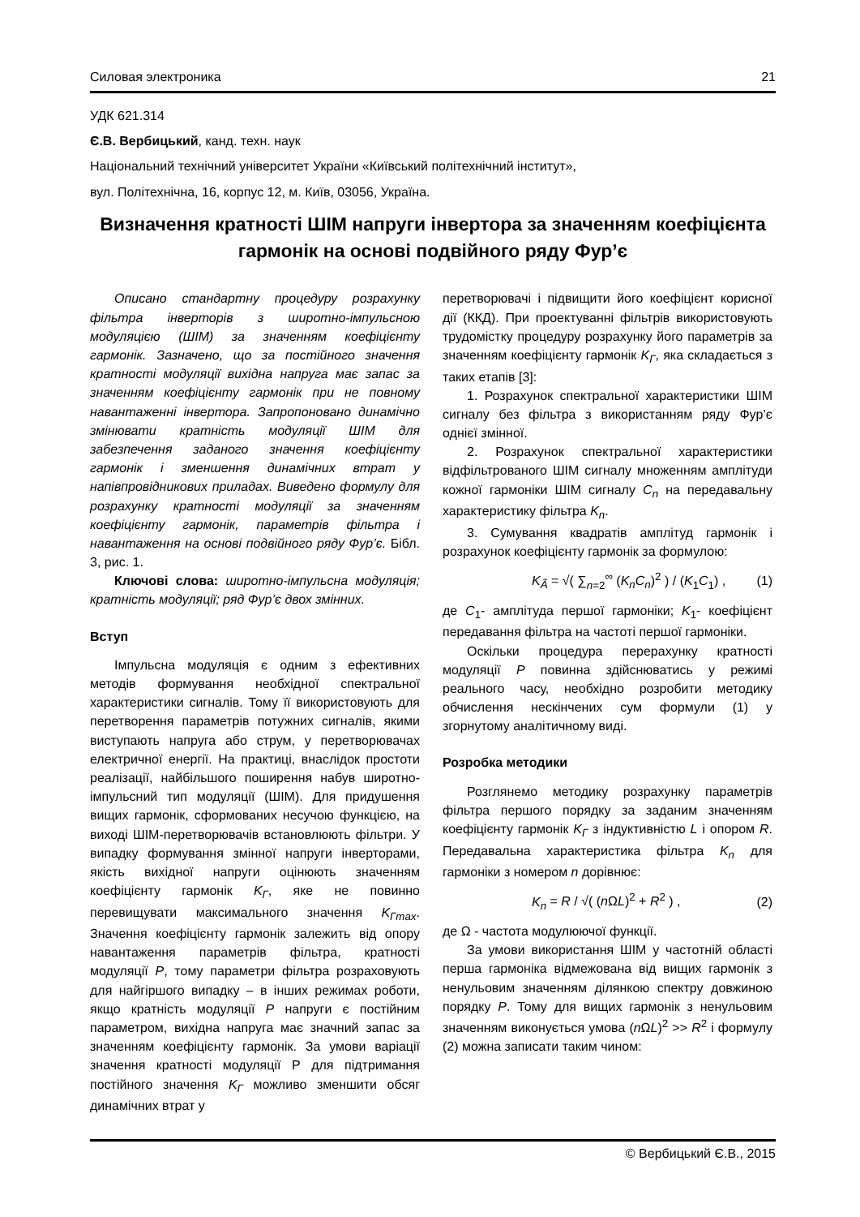Силовая электроника 21
УДК 621.314
Є.В. Вербицький, канд. техн. наук
Національний технічний університет України «Київський політехнічний інститут»,
вул. Політехнічна, 16, корпус 12, м. Київ, 03056, Україна.
Визначення кратності ШІМ напруги інвертора за значенням коефіцієнта гармонік на основі подвійного ряду Фур’є
Описано стандартну процедуру розрахунку фільтра інверторів з широтно-імпульсною модуляцією (ШІМ) за значенням коефіцієнту гармонік. Зазначено, що за постійного значення кратності модуляції вихідна напруга має запас за значенням коефіцієнту гармонік при не повному навантаженні інвертора. Запропоновано динамічно змінювати кратність модуляції ШІМ для забезпечення заданого значення коефіцієнту гармонік і зменшення динамічних втрат у напівпровідникових приладах. Виведено формулу для розрахунку кратності модуляції за значенням коефіцієнту гармонік, параметрів фільтра і навантаження на основі подвійного ряду Фур’є. Бібл. 3, рис. 1.
Ключові слова: широтно-імпульсна модуляція; кратність модуляції; ряд Фур’є двох змінних.
Вступ
Імпульсна модуляція є одним з ефективних методів формування необхідної спектральної характеристики сигналів. Тому її використовують для перетворення параметрів потужних сигналів, якими виступають напруга або струм, у перетворювачах електричної енергії. На практиці, внаслідок простоти реалізації, найбільшого поширення набув широтно-імпульсний тип модуляції (ШІМ). Для придушення вищих гармонік, сформованих несучою функцією, на виході ШІМ-перетворювачів встановлюють фільтри. У випадку формування змінної напруги інверторами, якість вихідної напруги оцінюють значенням коефіцієнту гармонік K<sub>Г</sub>, яке не повинно перевищувати максимального значення K<sub>Гmax</sub>. Значення коефіцієнту гармонік залежить від опору навантаження параметрів фільтра, кратності модуляції P, тому параметри фільтра розраховують для найгіршого випадку – в інших режимах роботи, якщо кратність модуляції P напруги є постійним параметром, вихідна напруга має значний запас за значенням коефіцієнту гармонік. За умови варіації значення кратності модуляції Р для підтримання постійного значення K<sub>Г</sub> можливо зменшити обсяг динамічних втрат у
перетворювачі і підвищити його коефіцієнт корисної дії (ККД). При проектуванні фільтрів використовують трудомістку процедуру розрахунку його параметрів за значенням коефіцієнту гармонік K<sub>Г</sub>, яка складається з таких етапів [3]:
1. Розрахунок спектральної характеристики ШІМ сигналу без фільтра з використанням ряду Фур’є однієї змінної.
2. Розрахунок спектральної характеристики відфільтрованого ШІМ сигналу множенням амплітуди кожної гармоніки ШІМ сигналу C<sub>n</sub> на передавальну характеристику фільтра K<sub>n</sub>.
3. Сумування квадратів амплітуд гармонік і розрахунок коефіцієнту гармонік за формулою:
K<sub>Ã</sub> = √( ∑<sub>n=2</sub><sup>∞</sup> (K<sub>n</sub>C<sub>n</sub>)<sup>2</sup> ) / (K<sub>1</sub>C<sub>1</sub>) , (1)
де C<sub>1</sub>- амплітуда першої гармоніки; K<sub>1</sub>- коефіцієнт передавання фільтра на частоті першої гармоніки.
Оскільки процедура перерахунку кратності модуляції P повинна здійснюватись у режимі реального часу, необхідно розробити методику обчислення нескінчених сум формули (1) у згорнутому аналітичному виді.
Розробка методики
Розглянемо методику розрахунку параметрів фільтра першого порядку за заданим значенням коефіцієнту гармонік K<sub>Г</sub> з індуктивністю L і опором R. Передавальна характеристика фільтра K<sub>n</sub> для гармоніки з номером n дорівнює:
K<sub>n</sub> = R / √( (n ΩL)<sup>2</sup> + R<sup>2</sup> ) , (2)
де Ω - частота модулюючої функції.
За умови використання ШІМ у частотній області перша гармоніка відмежована від вищих гармонік з ненульовим значенням ділянкою спектру довжиною порядку P. Тому для вищих гармонік з ненульовим значенням виконується умова (n ΩL)<sup>2</sup> >> R<sup>2</sup> і формулу (2) можна записати таким чином:
© Вербицький Є.В., 2015